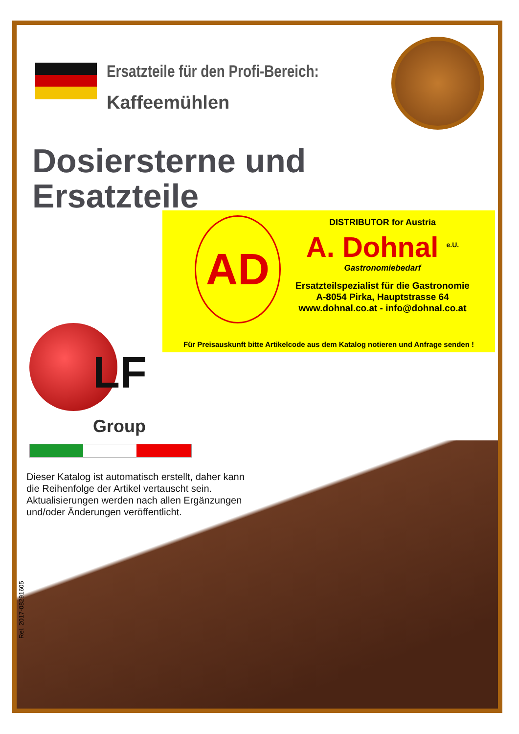Ersatzteile für den Profi-Bereich:
Kaffeemühlen
Dosiersterne und
Ersatzteile
AD
DISTRIBUTOR for Austria
A. Dohnal <sup>e.U.</sup>
Gastronomiebedarf
Ersatzteilspezialist für die Gastronomie
A-8054 Pirka, Hauptstrasse 64
www.dohnal.co.at - info@dohnal.co.at
Für Preisauskunft bitte Artikelcode aus dem Katalog notieren und Anfrage senden !
LF
Group
Dieser Katalog ist automatisch erstellt, daher kann
die Reihenfolge der Artikel vertauscht sein.
Aktualisierungen werden nach allen Ergänzungen
und/oder Änderungen veröffentlicht.
Rel. 2017-08291605